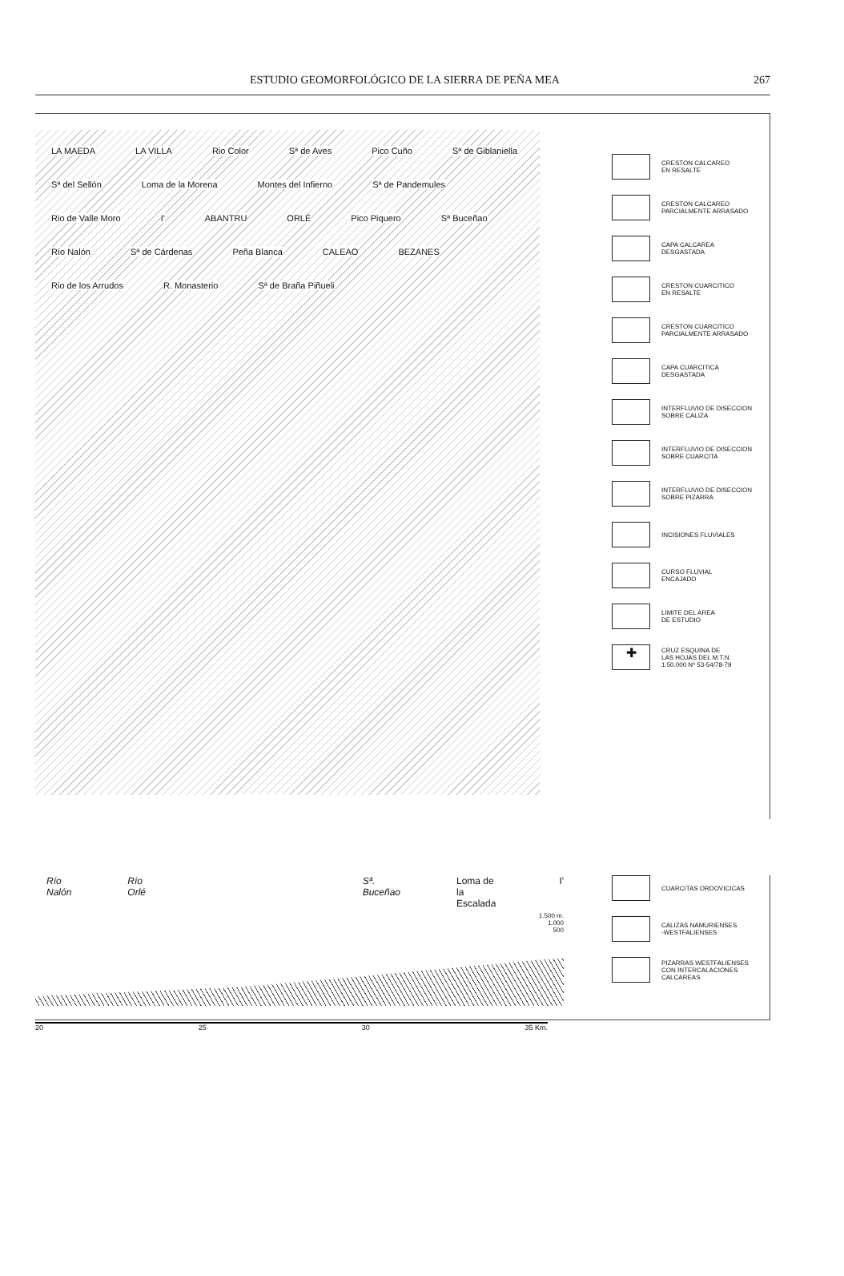ESTUDIO GEOMORFOLÓGICO DE LA SIERRA DE PEÑA MEA 267
LA MAEDA LA VILLA Rio Color Sª de Aves Pico Cuño Sª de Giblaniella Sª del Sellón Loma de la Morena Montes del Infierno Sª de Pandemules Rio de Valle Moro I' ABANTRU ORLÉ Pico Piquero Sª Buceñao Río Nalón Sª de Cárdenas Peña Blanca CALEAO BEZANES Rio de los Arrudos R. Monasterio Sª de Braña Piñueli
CRESTON CALCAREO
EN RESALTE
CRESTON CALCAREO
PARCIALMENTE ARRASADO
CAPA CALCAREA
DESGASTADA
CRESTON CUARCITICO
EN RESALTE
CRESTON CUARCITICO
PARCIALMENTE ARRASADO
CAPA CUARCITICA
DESGASTADA
INTERFLUVIO DE DISECCION
SOBRE CALIZA
INTERFLUVIO DE DISECCION
SOBRE CUARCITA
INTERFLUVIO DE DISECCION
SOBRE PIZARRA
INCISIONES FLUVIALES
CURSO FLUVIAL
ENCAJADO
LIMITE DEL AREA
DE ESTUDIO
✚
CRUZ ESQUINA DE
LAS HOJAS DEL M.T.N.
1:50.000 Nº 53-54/78-79
Río Nalón Río Orlé Sª. Buceñao Loma de la Escalada I'
1.500 m.
1.000
500
20 25 30 35 Km.
CUARCITAS ORDOVICICAS
CALIZAS NAMURIENSES
-WESTFALIENSES
PIZARRAS WESTFALIENSES
CON INTERCALACIONES
CALCAREAS